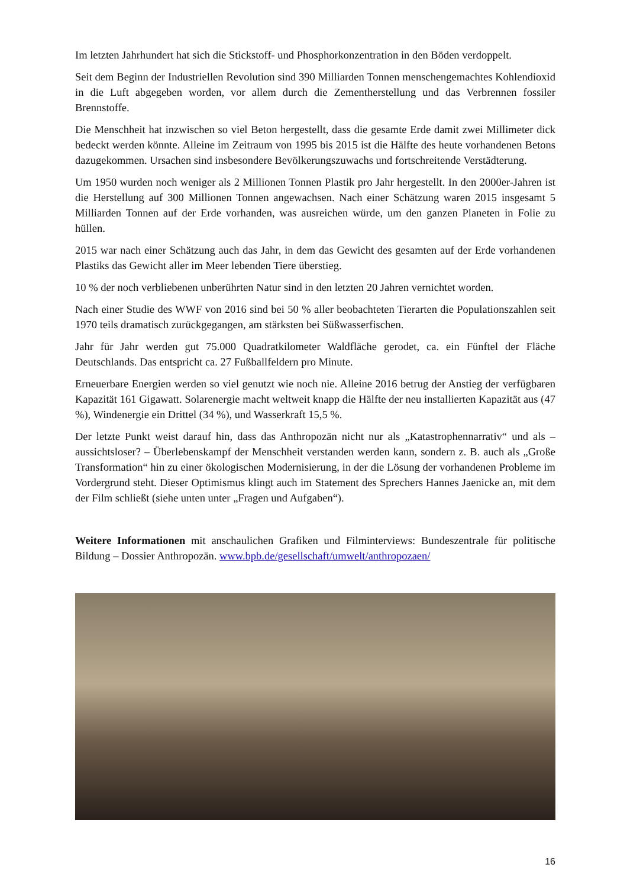Im letzten Jahrhundert hat sich die Stickstoff- und Phosphorkonzentration in den Böden verdoppelt.
Seit dem Beginn der Industriellen Revolution sind 390 Milliarden Tonnen menschengemachtes Kohlendioxid in die Luft abgegeben worden, vor allem durch die Zementherstellung und das Verbrennen fossiler Brennstoffe.
Die Menschheit hat inzwischen so viel Beton hergestellt, dass die gesamte Erde damit zwei Millimeter dick bedeckt werden könnte. Alleine im Zeitraum von 1995 bis 2015 ist die Hälfte des heute vorhandenen Betons dazugekommen. Ursachen sind insbesondere Bevölkerungszuwachs und fortschreitende Verstädterung.
Um 1950 wurden noch weniger als 2 Millionen Tonnen Plastik pro Jahr hergestellt. In den 2000er-Jahren ist die Herstellung auf 300 Millionen Tonnen angewachsen. Nach einer Schätzung waren 2015 insgesamt 5 Milliarden Tonnen auf der Erde vorhanden, was ausreichen würde, um den ganzen Planeten in Folie zu hüllen.
2015 war nach einer Schätzung auch das Jahr, in dem das Gewicht des gesamten auf der Erde vorhandenen Plastiks das Gewicht aller im Meer lebenden Tiere überstieg.
10 % der noch verbliebenen unberührten Natur sind in den letzten 20 Jahren vernichtet worden.
Nach einer Studie des WWF von 2016 sind bei 50 % aller beobachteten Tierarten die Populationszahlen seit 1970 teils dramatisch zurückgegangen, am stärksten bei Süßwasserfischen.
Jahr für Jahr werden gut 75.000 Quadratkilometer Waldfläche gerodet, ca. ein Fünftel der Fläche Deutschlands. Das entspricht ca. 27 Fußballfeldern pro Minute.
Erneuerbare Energien werden so viel genutzt wie noch nie. Alleine 2016 betrug der Anstieg der verfügbaren Kapazität 161 Gigawatt. Solarenergie macht weltweit knapp die Hälfte der neu installierten Kapazität aus (47 %), Windenergie ein Drittel (34 %), und Wasserkraft 15,5 %.
Der letzte Punkt weist darauf hin, dass das Anthropozän nicht nur als „Katastrophennarrativ“ und als – aussichtsloser? – Überlebenskampf der Menschheit verstanden werden kann, sondern z. B. auch als „Große Transformation“ hin zu einer ökologischen Modernisierung, in der die Lösung der vorhandenen Probleme im Vordergrund steht. Dieser Optimismus klingt auch im Statement des Sprechers Hannes Jaenicke an, mit dem der Film schließt (siehe unten unter „Fragen und Aufgaben“).
Weitere Informationen mit anschaulichen Grafiken und Filminterviews: Bundeszentrale für politische Bildung – Dossier Anthropozän. www.bpb.de/gesellschaft/umwelt/anthropozaen/
16